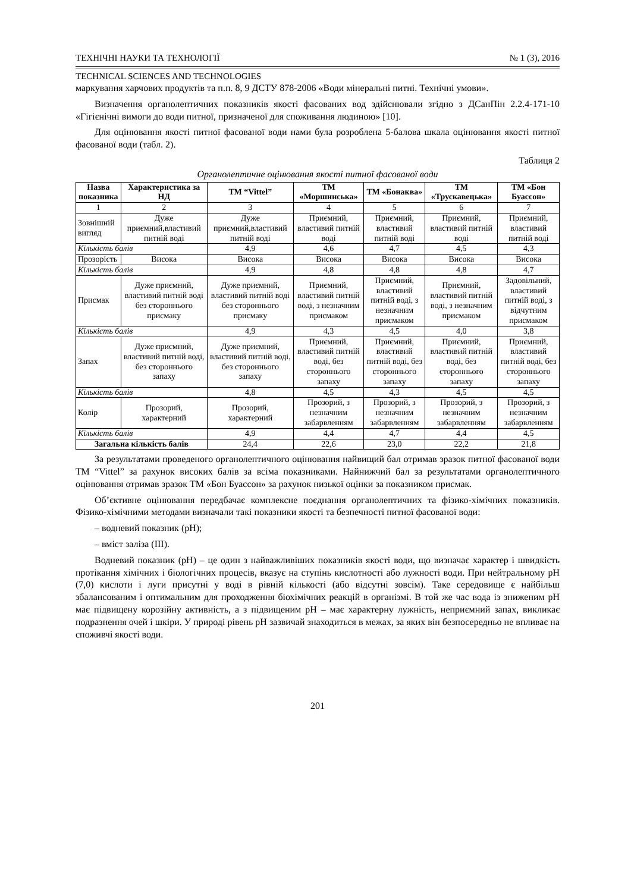ТЕХНІЧНІ НАУКИ ТА ТЕХНОЛОГІЇ № 1 (3), 2016
TECHNICAL SCIENCES AND TECHNOLOGIES
маркування харчових продуктів та п.п. 8, 9 ДСТУ 878-2006 «Води мінеральні питні. Технічні умови».
Визначення органолептичних показників якості фасованих вод здійснювали згідно з ДСанПін 2.2.4-171-10 «Гігієнічні вимоги до води питної, призначеної для споживання людиною» [10].
Для оцінювання якості питної фасованої води нами була розроблена 5-балова шкала оцінювання якості питної фасованої води (табл. 2).
Таблиця 2
Органолептичне оцінювання якості питної фасованої води
| Назва показника | Характеристика за НД | ТМ “Vittel” | ТМ «Моршинська» | ТМ «Бонаква» | ТМ «Трускавецька» | ТМ «Бон Буассон» |
| --- | --- | --- | --- | --- | --- | --- |
| 1 | 2 | 3 | 4 | 5 | 6 | 7 |
| Зовнішній вигляд | Дуже приємний,властивий питній воді | Дуже приємний,властивий питній воді | Приємний, властивий питній воді | Приємний, властивий питній воді | Приємний, властивий питній воді | Приємний, властивий питній воді |
| Кількість балів | | 4,9 | 4,6 | 4,7 | 4,5 | 4,3 |
| Прозорість | Висока | Висока | Висока | Висока | Висока | Висока |
| Кількість балів | | 4,9 | 4,8 | 4,8 | 4,8 | 4,7 |
| Присмак | Дуже приємний, властивий питній воді без стороннього присмаку | Дуже приємний, властивий питній воді без стороннього присмаку | Приємний, властивий питній воді, з незначним присмаком | Приємний, властивий питній воді, з незначним присмаком | Приємний, властивий питній воді, з незначним присмаком | Задовільний, властивий питній воді, з відчутним присмаком |
| Кількість балів | | 4,9 | 4,3 | 4,5 | 4,0 | 3,8 |
| Запах | Дуже приємний, властивий питній воді, без стороннього запаху | Дуже приємний, властивий питній воді, без стороннього запаху | Приємний, властивий питній воді, без стороннього запаху | Приємний, властивий питній воді, без стороннього запаху | Приємний, властивий питній воді, без стороннього запаху | Приємний, властивий питній воді, без стороннього запаху |
| Кількість балів | | 4,8 | 4,5 | 4,3 | 4,5 | 4,5 |
| Колір | Прозорий, характерний | Прозорий, характерний | Прозорий, з незначним забарвленням | Прозорий, з незначним забарвленням | Прозорий, з незначним забарвленням | Прозорий, з незначним забарвленням |
| Кількість балів | | 4,9 | 4,4 | 4,7 | 4,4 | 4,5 |
| Загальна кількість балів | | 24,4 | 22,6 | 23,0 | 22,2 | 21,8 |
За результатами проведеного органолептичного оцінювання найвищий бал отримав зразок питної фасованої води ТМ “Vittel” за рахунок високих балів за всіма показниками. Найнижчий бал за результатами органолептичного оцінювання отримав зразок ТМ «Бон Буассон» за рахунок низької оцінки за показником присмак.
Об’єктивне оцінювання передбачає комплексне поєднання органолептичних та фізико-хімічних показників. Фізико-хімічними методами визначали такі показники якості та безпечності питної фасованої води:
– водневий показник (рН);
– вміст заліза (III).
Водневий показник (рН) – це один з найважливіших показників якості води, що визначає характер і швидкість протікання хімічних і біологічних процесів, вказує на ступінь кислотності або лужності води. При нейтральному рН (7,0) кислоти і луги присутні у воді в рівній кількості (або відсутні зовсім). Таке середовище є найбільш збалансованим і оптимальним для проходження біохімічних реакцій в організмі. В той же час вода із зниженим рН має підвищену корозійну активність, а з підвищеним рН – має характерну лужність, неприємний запах, викликає подразнення очей і шкіри. У природі рівень рН зазвичай знаходиться в межах, за яких він безпосередньо не впливає на споживчі якості води.
201